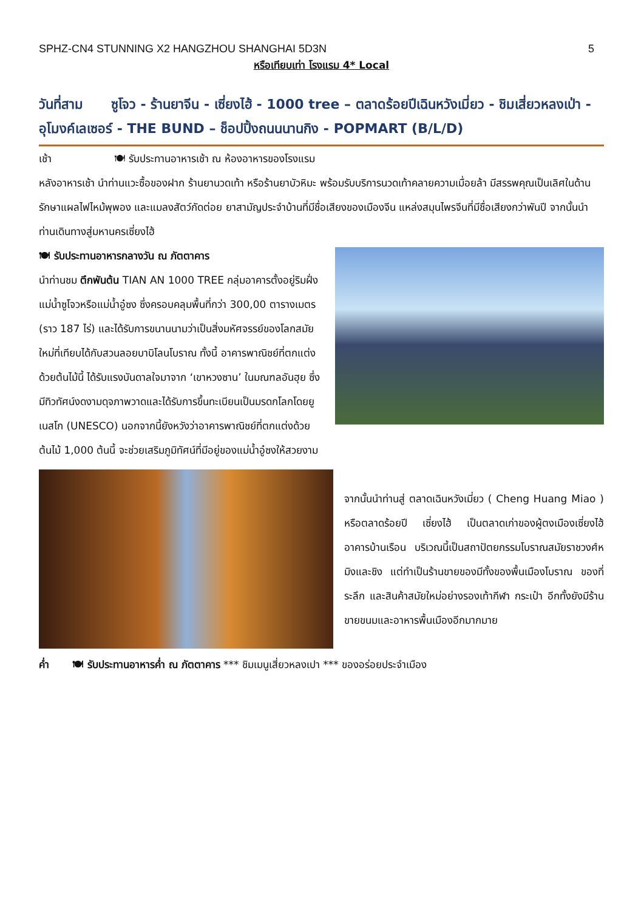SPHZ-CN4 STUNNING X2 HANGZHOU SHANGHAI 5D3N 5
หรือเทียบเท่า โรงแรม 4* Local
วันที่สาม ซูโจว - ร้านยาจีน - เซี่ยงไฮ้ - 1000 tree – ตลาดร้อยปีเฉินหวังเมี่ยว - ชิมเสี่ยวหลงเป่า - อุโมงค์เลเซอร์ - THE BUND – ช็อปปิ้งถนนนานกิง - POPMART (B/L/D)
เช้า 🍽 รับประทานอาหารเช้า ณ ห้องอาหารของโรงแรม
หลังอาหารเช้า นำท่านแวะซื้อของฝาก ร้านยานวดเท้า หรือร้านยาบัวหิมะ พร้อมรับบริการนวดเท้าคลายความเมื่อยล้า มีสรรพคุณเป็นเลิศในด้านรักษาแผลไฟไหม้พุพอง และแมลงสัตว์กัดต่อย ยาสามัญประจำบ้านที่มีชื่อเสียงของเมืองจีน แหล่งสมุนไพรจีนที่มีชื่อเสียงกว่าพันปี จากนั้นนำท่านเดินทางสู่มหานครเซี่ยงไฮ้
🍽 รับประทานอาหารกลางวัน ณ ภัตตาคาร
นำท่านชม ตึกพันต้น TIAN AN 1000 TREE กลุ่มอาคารตั้งอยู่ริมฝั่งแม่น้ำซูโจวหรือแม่น้ำอู๋ซง ซึ่งครอบคลุมพื้นที่กว่า 300,00 ตารางเมตร (ราว 187 ไร่) และได้รับการขนานนามว่าเป็นสิ่งมหัศจรรย์ของโลกสมัยใหม่ที่เทียบได้กับสวนลอยบาบิโลนโบราณ ทั้งนี้ อาคารพาณิชย์ที่ตกแต่งด้วยต้นไม้นี้ ได้รับแรงบันดาลใจมาจาก ‘เขาหวงซาน’ ในมณฑลอันฮุย ซึ่งมีทิวทัศน์งดงามดุจภาพวาดและได้รับการขึ้นทะเบียนเป็นมรดกโลกโดยยูเนสโก (UNESCO) นอกจากนี้ยังหวังว่าอาคารพาณิชย์ที่ตกแต่งด้วยต้นไม้ 1,000 ต้นนี้ จะช่วยเสริมภูมิทัศน์ที่มีอยู่ของแม่น้ำอู๋ซงให้สวยงาม
จากนั้นนำท่านสู่ ตลาดเฉินหวังเมี่ยว ( Cheng Huang Miao ) หรือตลาดร้อยปี เซี่ยงไฮ้ เป็นตลาดเก่าของผู้ตงเมืองเซี่ยงไฮ้อาคารบ้านเรือน บริเวณนี้เป็นสถาปัตยกรรมโบราณสมัยราชวงศ์หมิงและชิง แต่ทำเป็นร้านขายของมีทั้งของพื้นเมืองโบราณ ของที่ระลึก และสินค้าสมัยใหม่อย่างรองเท้ากีฬา กระเป๋า อีกทั้งยังมีร้านขายขนมและอาหารพื้นเมืองอีกมากมาย
ค่ำ 🍽 รับประทานอาหารค่ำ ณ ภัตตาคาร *** ชิมเมนูเสี่ยวหลงเปา *** ของอร่อยประจำเมือง